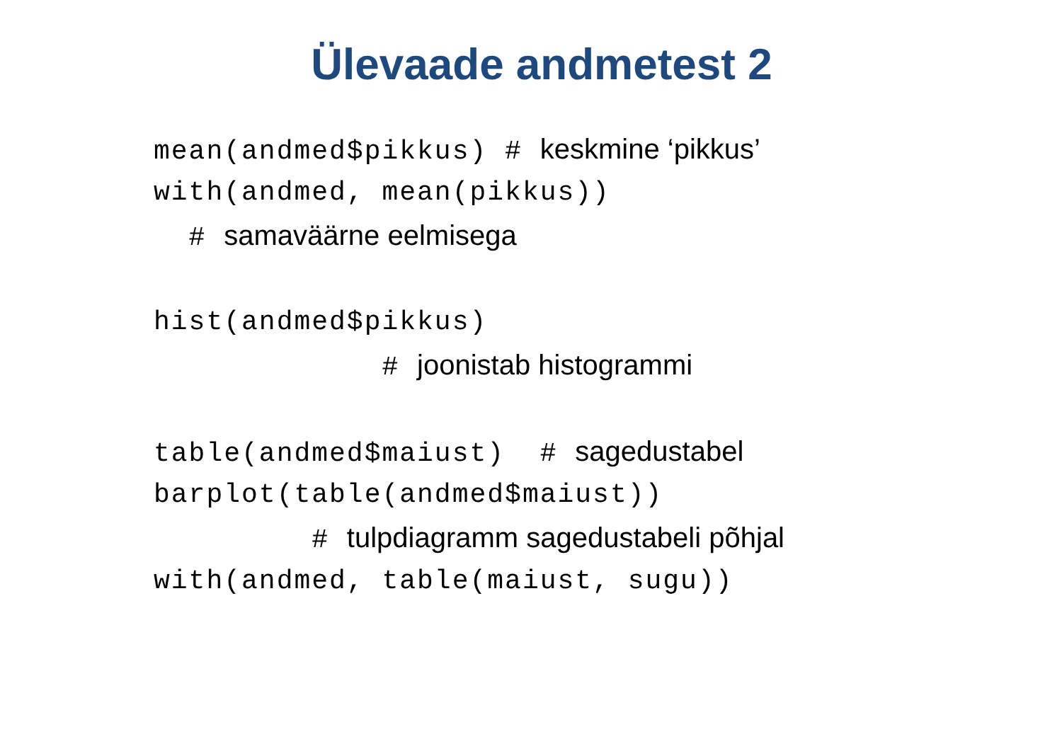Ülevaade andmetest 2
mean(andmed$pikkus) # keskmine ‘pikkus’
with(andmed, mean(pikkus))
# samaväärne eelmisega
hist(andmed$pikkus)
# joonistab histogrammi
table(andmed$maiust) # sagedustabel
barplot(table(andmed$maiust))
# tulpdiagramm sagedustabeli põhjal
with(andmed, table(maiust, sugu))